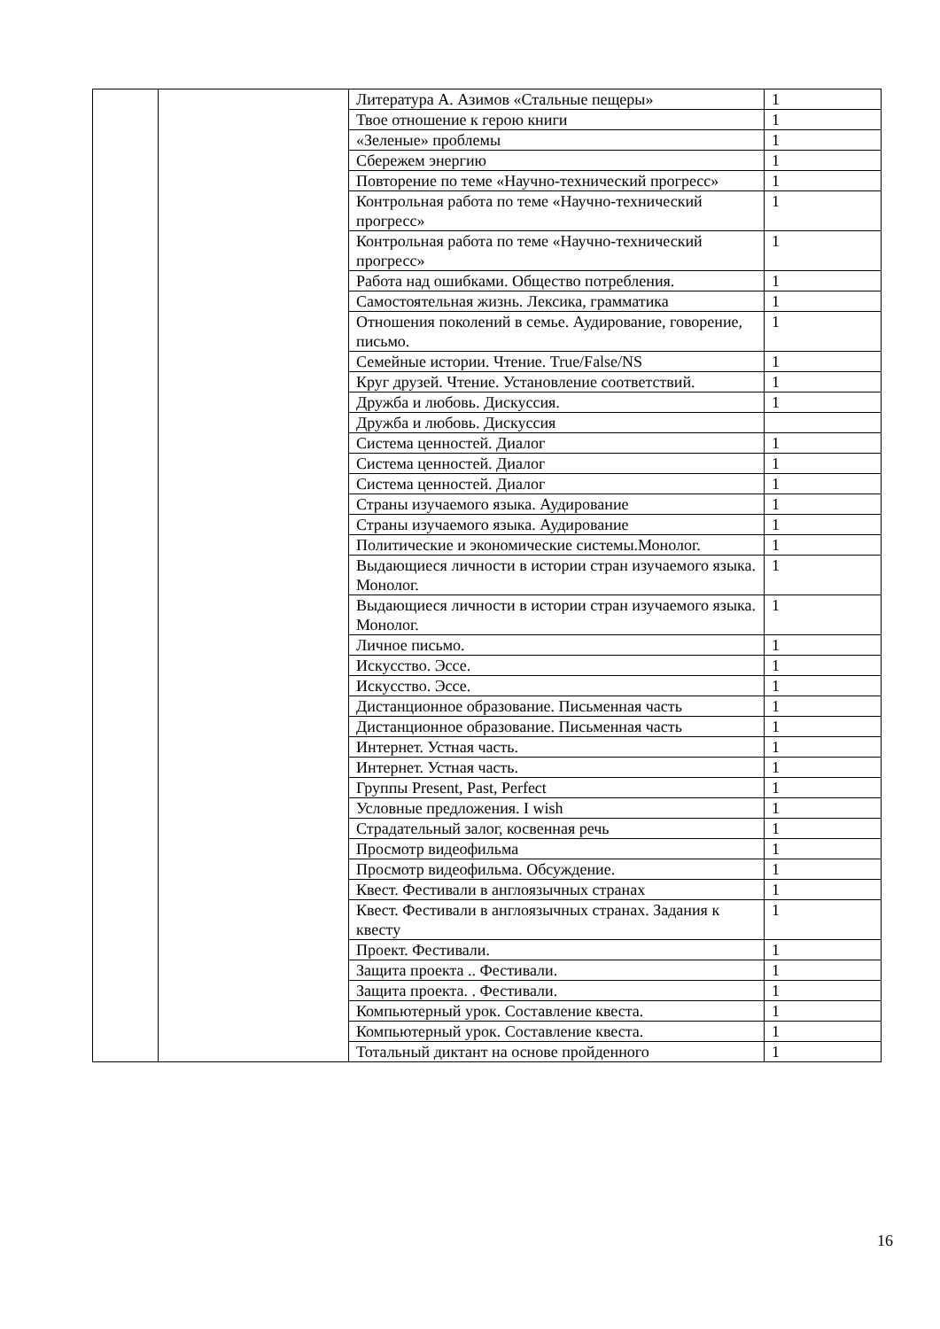| | | Литература А. Азимов «Стальные пещеры» | 1 |
| | | Твое отношение к герою книги | 1 |
| | | «Зеленые» проблемы | 1 |
| | | Сбережем энергию | 1 |
| | | Повторение по теме «Научно-технический прогресс» | 1 |
| | | Контрольная работа по теме «Научно-технический прогресс» | 1 |
| | | Контрольная работа по теме «Научно-технический прогресс» | 1 |
| | | Работа над ошибками. Общество потребления. | 1 |
| | | Самостоятельная жизнь. Лексика, грамматика | 1 |
| | | Отношения поколений в семье. Аудирование, говорение, письмо. | 1 |
| | | Семейные истории. Чтение. True/False/NS | 1 |
| | | Круг друзей. Чтение. Установление соответствий. | 1 |
| | | Дружба и любовь. Дискуссия. | 1 |
| | | Дружба и любовь. Дискуссия | |
| | | Система ценностей. Диалог | 1 |
| | | Система ценностей. Диалог | 1 |
| | | Система ценностей. Диалог | 1 |
| | | Страны изучаемого языка. Аудирование | 1 |
| | | Страны изучаемого языка. Аудирование | 1 |
| | | Политические и экономические системы.Монолог. | 1 |
| | | Выдающиеся личности в истории стран изучаемого языка. Монолог. | 1 |
| | | Выдающиеся личности в истории стран изучаемого языка. Монолог. | 1 |
| | | Личное письмо. | 1 |
| | | Искусство. Эссе. | 1 |
| | | Искусство. Эссе. | 1 |
| | | Дистанционное образование. Письменная часть | 1 |
| | | Дистанционное образование. Письменная часть | 1 |
| | | Интернет. Устная часть. | 1 |
| | | Интернет. Устная часть. | 1 |
| | | Группы Present, Past, Perfect | 1 |
| | | Условные предложения. I wish | 1 |
| | | Страдательный залог, косвенная речь | 1 |
| | | Просмотр видеофильма | 1 |
| | | Просмотр видеофильма. Обсуждение. | 1 |
| | | Квест. Фестивали в англоязычных странах | 1 |
| | | Квест. Фестивали в англоязычных странах. Задания к квесту | 1 |
| | | Проект. Фестивали. | 1 |
| | | Защита проекта .. Фестивали. | 1 |
| | | Защита проекта. . Фестивали. | 1 |
| | | Компьютерный урок. Составление квеста. | 1 |
| | | Компьютерный урок. Составление квеста. | 1 |
| | | Тотальный диктант на основе пройденного | 1 |
16